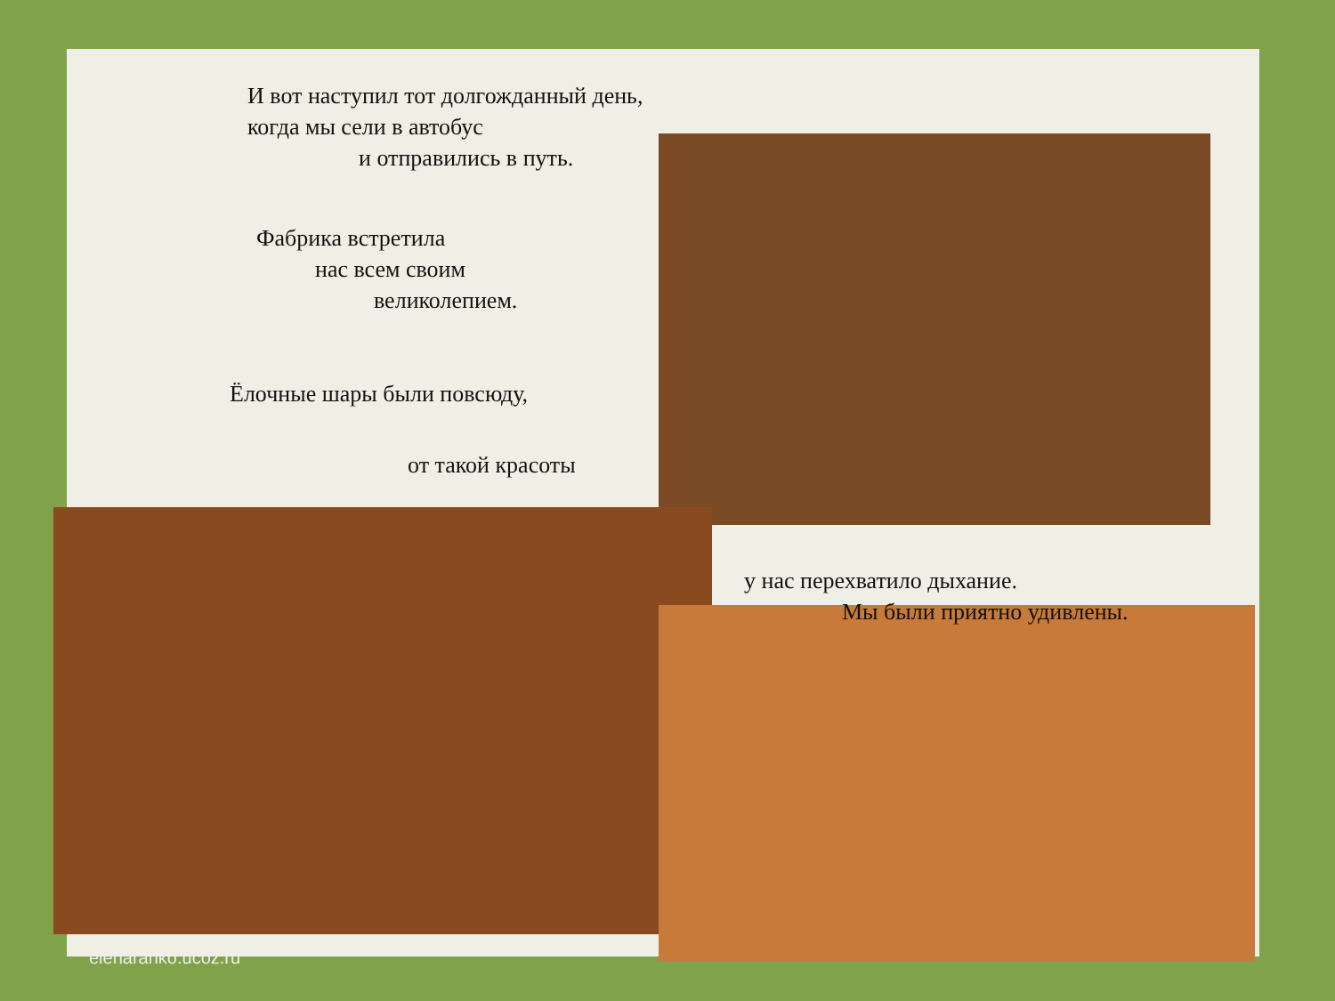И вот наступил тот долгожданный день,
когда мы сели в автобус
и отправились в путь.
Фабрика встретила
нас всем своим
великолепием.
Ёлочные шары были повсюду,
от такой красоты
у нас перехватило дыхание.
Мы были приятно удивлены.
elenaranko.ucoz.ru